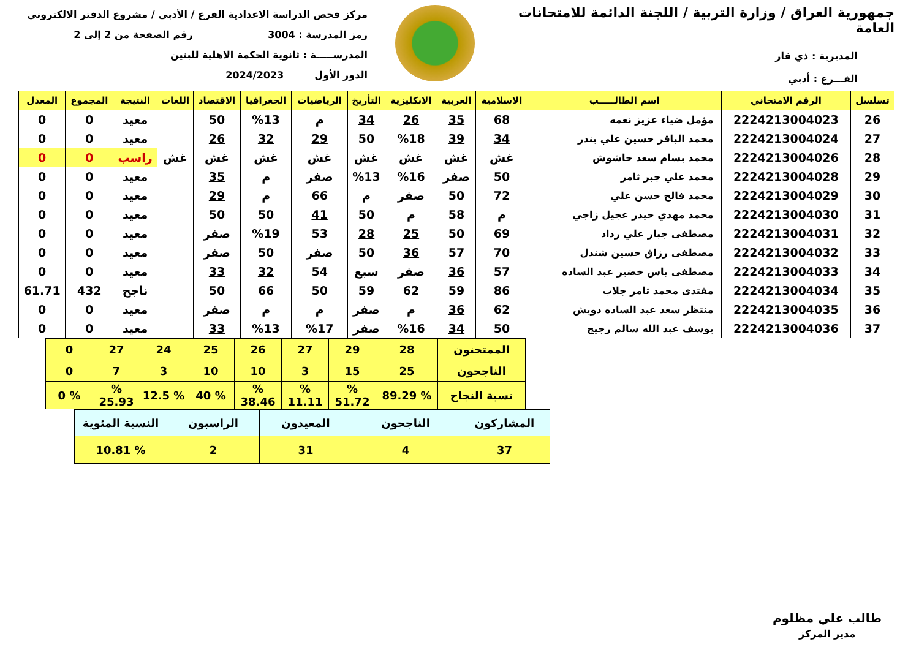جمهورية العراق / وزارة التربية / اللجنة الدائمة للامتحانات العامة
المديرية : ذي قار
الفـــرع : أدبي
مركز فحص الدراسة الاعدادية الفرع / الأدبي / مشروع الدفتر الالكتروني
رمز المدرسة : 3004 رقم الصفحة من 2 إلى 2
المدرســـــة : ثانوية الحكمة الاهلية للبنين
الدور الأول 2024/2023
| تسلسل | الرقم الامتحاني | اسم الطالـــــب | الاسلامية | العربية | الانكليزية | التأريخ | الرياضيات | الجغرافيا | الاقتصاد | اللغات | النتيجة | المجموع | المعدل |
| --- | --- | --- | --- | --- | --- | --- | --- | --- | --- | --- | --- | --- | --- |
| 26 | 2224213004023 | مؤمل ضياء عزيز نعمه | 68 | 35 | 26 | 34 | م | %13 | 50 | | معيد | 0 | 0 |
| 27 | 2224213004024 | محمد الباقر حسين علي بندر | 34 | 39 | %18 | 50 | 29 | 32 | 26 | | معيد | 0 | 0 |
| 28 | 2224213004026 | محمد بسام سعد حاشوش | غش | غش | غش | غش | غش | غش | غش | غش | راسب | 0 | 0 |
| 29 | 2224213004028 | محمد علي جبر ثامر | 50 | صفر | %16 | %13 | صفر | م | 35 | | معيد | 0 | 0 |
| 30 | 2224213004029 | محمد فالح حسن علي | 72 | 50 | صفر | م | 66 | م | 29 | | معيد | 0 | 0 |
| 31 | 2224213004030 | محمد مهدي حيدر عجيل زاجي | م | 58 | م | 50 | 41 | 50 | 50 | | معيد | 0 | 0 |
| 32 | 2224213004031 | مصطفى جبار علي رداد | 69 | 50 | 25 | 28 | 53 | %19 | صفر | | معيد | 0 | 0 |
| 33 | 2224213004032 | مصطفى رزاق حسين شندل | 70 | 57 | 36 | 50 | صفر | 50 | صفر | | معيد | 0 | 0 |
| 34 | 2224213004033 | مصطفى ياس خضير عبد الساده | 57 | 36 | صفر | سبع | 54 | 32 | 33 | | معيد | 0 | 0 |
| 35 | 2224213004034 | مقتدى محمد ثامر جلاب | 86 | 59 | 62 | 59 | 50 | 66 | 50 | | ناجح | 432 | 61.71 |
| 36 | 2224213004035 | منتظر سعد عبد الساده دويش | 62 | 36 | م | صفر | م | م | صفر | | معيد | 0 | 0 |
| 37 | 2224213004036 | يوسف عبد الله سالم رجيج | 50 | 34 | %16 | صفر | %17 | %13 | 33 | | معيد | 0 | 0 |
| الممتحنون | 28 | 29 | 27 | 26 | 25 | 24 | 27 | 0 |
| الناجحون | 25 | 15 | 3 | 10 | 10 | 3 | 7 | 0 |
| نسبة النجاح | % 89.29 | % 51.72 | % 11.11 | % 38.46 | % 40 | % 12.5 | % 25.93 | % 0 |
| المشاركون | الناجحون | المعيدون | الراسبون | النسبة المئوية |
| 37 | 4 | 31 | 2 | % 10.81 |
طالب علي مظلوم
مدير المركز